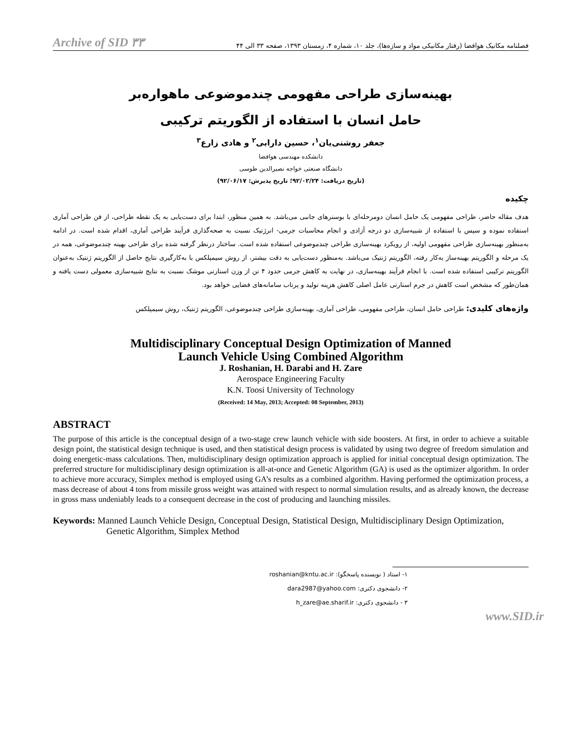Archive of SID ۳۳ فصلنامه مکانیک هوافضا (رفتار مکانیکی مواد و سازه‌ها)، جلد ۱۰، شماره ۴، زمستان ۱۳۹۳، صفحه ۳۳ الی ۴۴
بهینه‌سازی طراحی مفهومی چندموضوعی ماهواره‌بر
حامل انسان با استفاده از الگوریتم ترکیبی
جعفر روشنی‌یان<sup>۱</sup>، حسین دارابی<sup>۲</sup> و هادی زارع<sup>۳</sup>
دانشکده مهندسی هوافضا
دانشگاه صنعتی خواجه نصیرالدین طوسی
(تاریخ دریافت: ۹۲/۰۲/۲۴؛ تاریخ پذیرش: ۹۲/۰۶/۱۷)
چکیده
هدف مقاله حاضر، طراحی مفهومی یک حامل انسان دومرحله‌ای با بوسترهای جانبی می‌باشد. به همین منظور، ابتدا برای دست‌یابی به یک نقطه طراحی، از فن طراحی آماری استفاده نموده و سپس با استفاده از شبیه‌سازی دو درجه آزادی و انجام محاسبات جرمی- انرژتیک نسبت به صحه‌گذاری فرآیند طراحی آماری، اقدام شده است. در ادامه به‌منظور بهینه‌سازی طراحی مفهومی اولیه، از رویکرد بهینه‌سازی طراحی چندموضوعی استفاده شده است. ساختار درنظر گرفته شده برای طراحی بهینه چندموضوعی، همه در یک مرحله و الگوریتم بهینه‌ساز به‌کار رفته، الگوریتم ژنتیک می‌باشد. به‌منظور دست‌یابی به دقت بیشتر، از روش سیمپلکس با به‌کارگیری نتایج حاصل از الگوریتم ژنتیک به‌عنوان الگوریتم ترکیبی استفاده شده است. با انجام فرآیند بهینه‌سازی، در نهایت به کاهش جرمی حدود ۴ تن از وزن استارتی موشک نسبت به نتایج شبیه‌سازی معمولی دست یافته و همان‌طور که مشخص است کاهش در جرم استارتی عامل اصلی کاهش هزینه تولید و پرتاب سامانه‌های فضایی خواهد بود.
واژه‌های کلیدی: طراحی حامل انسان، طراحی مفهومی، طراحی آماری، بهینه‌سازی طراحی چندموضوعی، الگوریتم ژنتیک، روش سیمپلکس
Multidisciplinary Conceptual Design Optimization of Manned
Launch Vehicle Using Combined Algorithm
J. Roshanian, H. Darabi and H. Zare
Aerospace Engineering Faculty
K.N. Toosi University of Technology
(Received: 14 May, 2013; Accepted: 08 September, 2013)
ABSTRACT
The purpose of this article is the conceptual design of a two-stage crew launch vehicle with side boosters. At first, in order to achieve a suitable design point, the statistical design technique is used, and then statistical design process is validated by using two degree of freedom simulation and doing energetic-mass calculations. Then, multidisciplinary design optimization approach is applied for initial conceptual design optimization. The preferred structure for multidisciplinary design optimization is all-at-once and Genetic Algorithm (GA) is used as the optimizer algorithm. In order to achieve more accuracy, Simplex method is employed using GA’s results as a combined algorithm. Having performed the optimization process, a mass decrease of about 4 tons from missile gross weight was attained with respect to normal simulation results, and as already known, the decrease in gross mass undeniably leads to a consequent decrease in the cost of producing and launching missiles.
Keywords: Manned Launch Vehicle Design, Conceptual Design, Statistical Design, Multidisciplinary Design Optimization, Genetic Algorithm, Simplex Method
۱- استاد ( نویسنده پاسخگو): roshanian@kntu.ac.ir
۲- دانشجوی دکتری: dara2987@yahoo.com
۳ - دانشجوی دکتری: h_zare@ae.sharif.ir
www.SID.ir